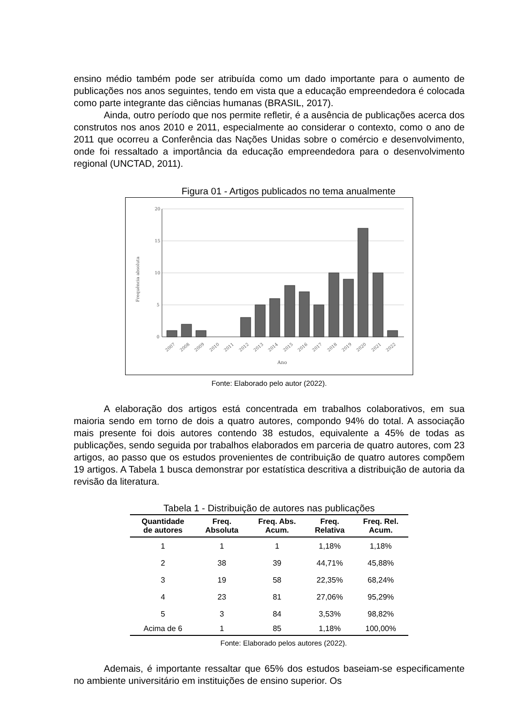ensino médio também pode ser atribuída como um dado importante para o aumento de publicações nos anos seguintes, tendo em vista que a educação empreendedora é colocada como parte integrante das ciências humanas (BRASIL, 2017).
Ainda, outro período que nos permite refletir, é a ausência de publicações acerca dos construtos nos anos 2010 e 2011, especialmente ao considerar o contexto, como o ano de 2011 que ocorreu a Conferência das Nações Unidas sobre o comércio e desenvolvimento, onde foi ressaltado a importância da educação empreendedora para o desenvolvimento regional (UNCTAD, 2011).
Figura 01 - Artigos publicados no tema anualmente
20
15
10
5
0
Frequência absoluta
2007
2008
2009
2010
2011
2012
2013
2014
2015
2016
2017
2018
2019
2020
2021
2022
Ano
Fonte: Elaborado pelo autor (2022).
A elaboração dos artigos está concentrada em trabalhos colaborativos, em sua maioria sendo em torno de dois a quatro autores, compondo 94% do total. A associação mais presente foi dois autores contendo 38 estudos, equivalente a 45% de todas as publicações, sendo seguida por trabalhos elaborados em parceria de quatro autores, com 23 artigos, ao passo que os estudos provenientes de contribuição de quatro autores compõem 19 artigos. A Tabela 1 busca demonstrar por estatística descritiva a distribuição de autoria da revisão da literatura.
Tabela 1 - Distribuição de autores nas publicações
| Quantidade de autores | Freq. Absoluta | Freq. Abs. Acum. | Freq. Relativa | Freq. Rel. Acum. |
| --- | --- | --- | --- | --- |
| 1 | 1 | 1 | 1,18% | 1,18% |
| 2 | 38 | 39 | 44,71% | 45,88% |
| 3 | 19 | 58 | 22,35% | 68,24% |
| 4 | 23 | 81 | 27,06% | 95,29% |
| 5 | 3 | 84 | 3,53% | 98,82% |
| Acima de 6 | 1 | 85 | 1,18% | 100,00% |
Fonte: Elaborado pelos autores (2022).
Ademais, é importante ressaltar que 65% dos estudos baseiam-se especificamente no ambiente universitário em instituições de ensino superior. Os